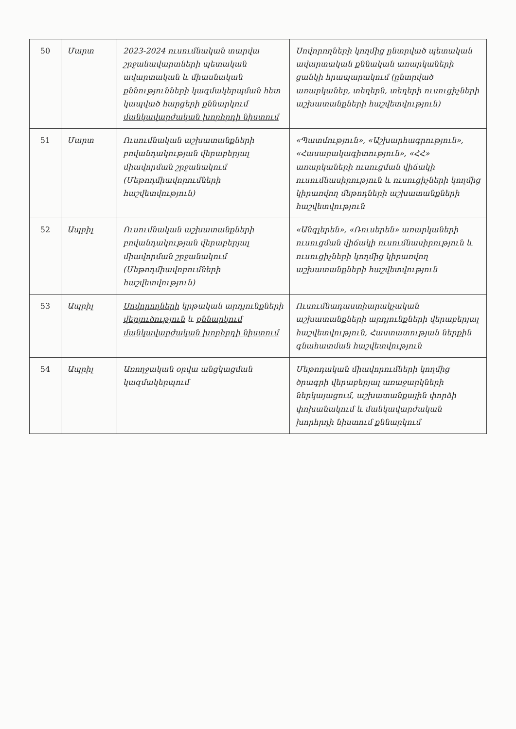| 50 | Մարտ | 2023-2024 ուսումնական տարվա շրջանավարտների պետական ավարտական և միասնական քննությունների կազմակերպման հետ կապված հարցերի քննարկում մանկավարժական խորհրդի նիստում | Սովորողների կողմից ընտրված պետական ավարտական քննական առարկաների ցանկի հրապարակում (ընտրված առարկաներ, տեղերն, տեղերի ուսուցիչների աշխատանքների հաշվետվություն) |
| 51 | Մարտ | Ուսումնական աշխատանքների բովանդակության վերաբերյալ միավորման շրջանակում (Մեթոդմիավորումների հաշվետվություն) | «Պատմություն», «Աշխարհագրություն», «Հասարակագիտություն», «ՀՀ» առարկաների ուսուցման վիճակի ուսումնասիրություն և ուսուցիչների կողմից կիրառվող մեթոդների աշխատանքների հաշվետվություն |
| 52 | Ապրիլ | Ուսումնական աշխատանքների բովանդակության վերաբերյալ միավորման շրջանակում (Մեթոդմիավորումների հաշվետվություն) | «Անգլերեն», «Ռուսերեն» առարկաների ուսուցման վիճակի ուսումնասիրություն և ուսուցիչների կողմից կիրառվող աշխատանքների հաշվետվություն |
| 53 | Ապրիլ | Սովորողների կրթական արդյունքների վերլուծություն և քննարկում մանկավարժական խորհրդի նիստում | Ուսումնադաստիարակչական աշխատանքների արդյունքների վերաբերյալ հաշվետվություն, Հաստատության ներքին գնահատման հաշվետվություն |
| 54 | Ապրիլ | Առողջական օրվա անցկացման կազմակերպում | Մեթոդական միավորումների կողմից ծրագրի վերաբերյալ առաջարկների ներկայացում, աշխատանքային փորձի փոխանակում և մանկավարժական խորհրդի նիստում քննարկում |